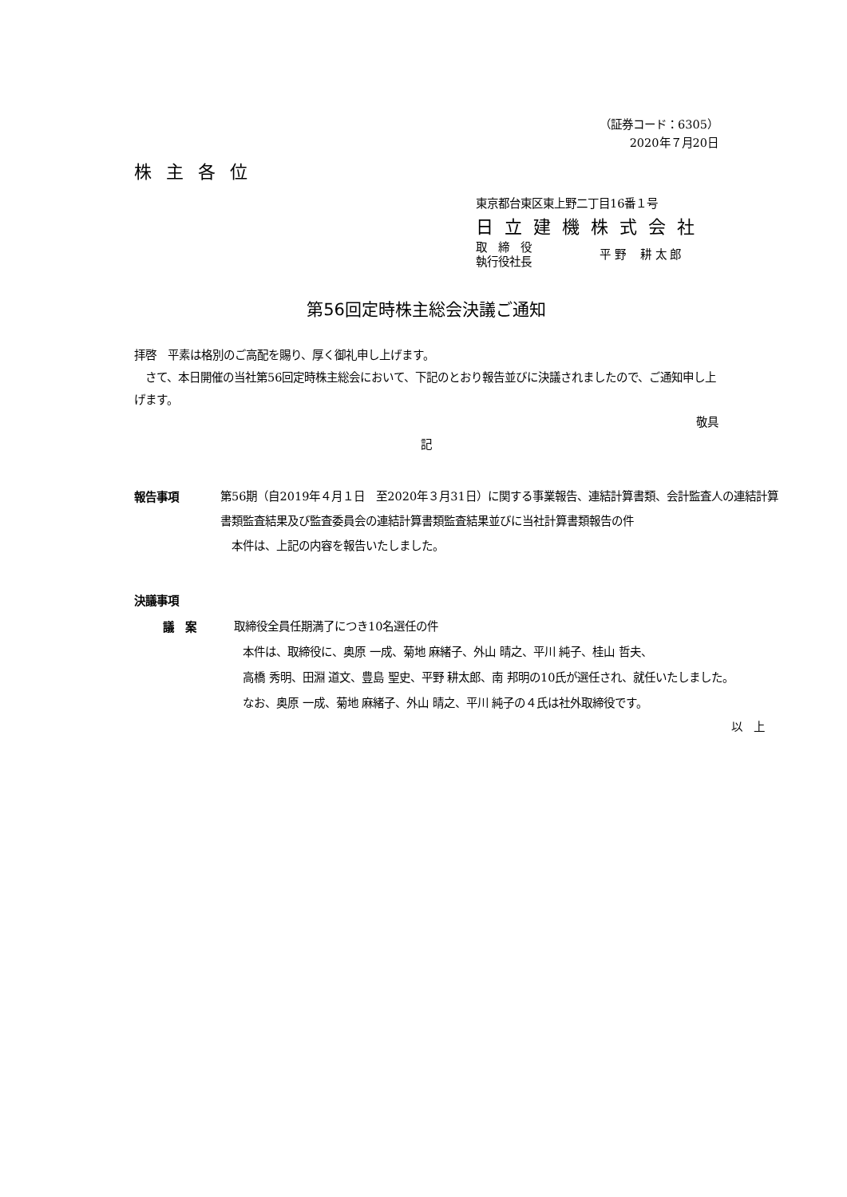（証券コード：6305）
2020年７月20日
株主各位
東京都台東区東上野二丁目16番１号
日立建機株式会社
取　締　役
執行役社長
平 野　 耕 太 郎
第56回定時株主総会決議ご通知
拝啓　平素は格別のご高配を賜り、厚く御礼申し上げます。
　さて、本日開催の当社第56回定時株主総会において、下記のとおり報告並びに決議されましたので、ご通知申し上げます。
敬具
記
報告事項 第56期（自2019年４月１日　至2020年３月31日）に関する事業報告、連結計算書類、会計監査人の連結計算書類監査結果及び監査委員会の連結計算書類監査結果並びに当社計算書類報告の件
　本件は、上記の内容を報告いたしました。
決議事項
議　案 取締役全員任期満了につき10名選任の件
　　本件は、取締役に、奥原 一成、菊地 麻緒子、外山 晴之、平川 純子、桂山 哲夫、
　　高橋 秀明、田淵 道文、豊島 聖史、平野 耕太郎、南 邦明の10氏が選任され、就任いたしました。
　　なお、奥原 一成、菊地 麻緒子、外山 晴之、平川 純子の４氏は社外取締役です。
以　上